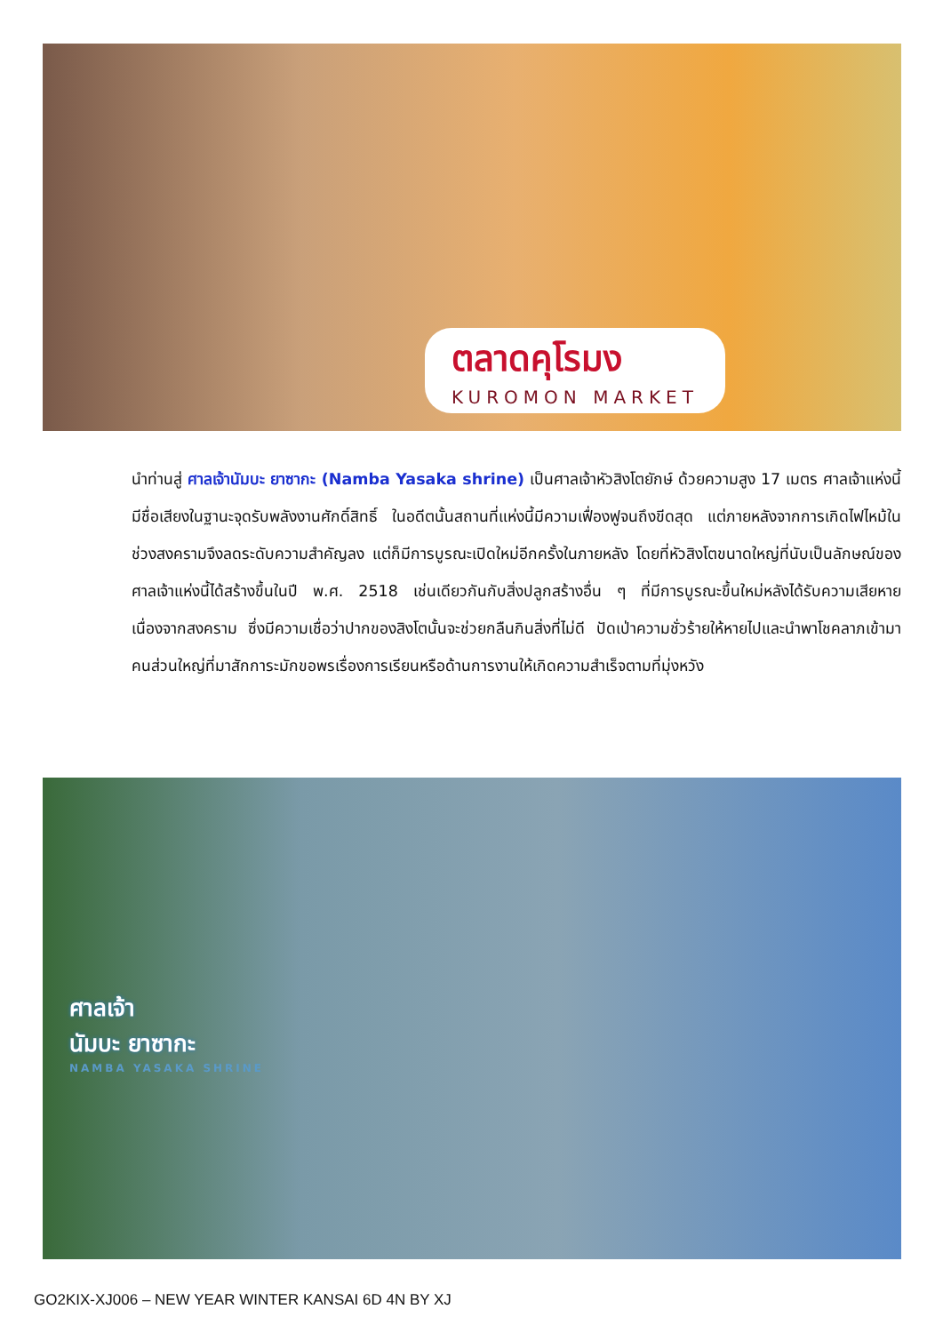ตลาดคุโรมง
KUROMON MARKET
นำท่านสู่ ศาลเจ้านัมบะ ยาซากะ (Namba Yasaka shrine) เป็นศาลเจ้าหัวสิงโตยักษ์ ด้วยความสูง 17 เมตร ศาลเจ้าแห่งนี้มีชื่อเสียงในฐานะจุดรับพลังงานศักดิ์สิทธิ์ ในอดีตนั้นสถานที่แห่งนี้มีความเฟื่องฟูจนถึงขีดสุด แต่ภายหลังจากการเกิดไฟไหม้ในช่วงสงครามจึงลดระดับความสำคัญลง แต่ก็มีการบูรณะเปิดใหม่อีกครั้งในภายหลัง โดยที่หัวสิงโตขนาดใหญ่ที่นับเป็นลักษณ์ของศาลเจ้าแห่งนี้ได้สร้างขึ้นในปี พ.ศ. 2518 เช่นเดียวกันกับสิ่งปลูกสร้างอื่น ๆ ที่มีการบูรณะขึ้นใหม่หลังได้รับความเสียหายเนื่องจากสงคราม ซึ่งมีความเชื่อว่าปากของสิงโตนั้นจะช่วยกลืนกินสิ่งที่ไม่ดี ปัดเป่าความชั่วร้ายให้หายไปและนำพาโชคลาภเข้ามา คนส่วนใหญ่ที่มาสักการะมักขอพรเรื่องการเรียนหรือด้านการงานให้เกิดความสำเร็จตามที่มุ่งหวัง
ศาลเจ้า
นัมบะ ยาซากะ
NAMBA YASAKA SHRINE
GO2KIX-XJ006 – NEW YEAR WINTER KANSAI 6D 4N BY XJ